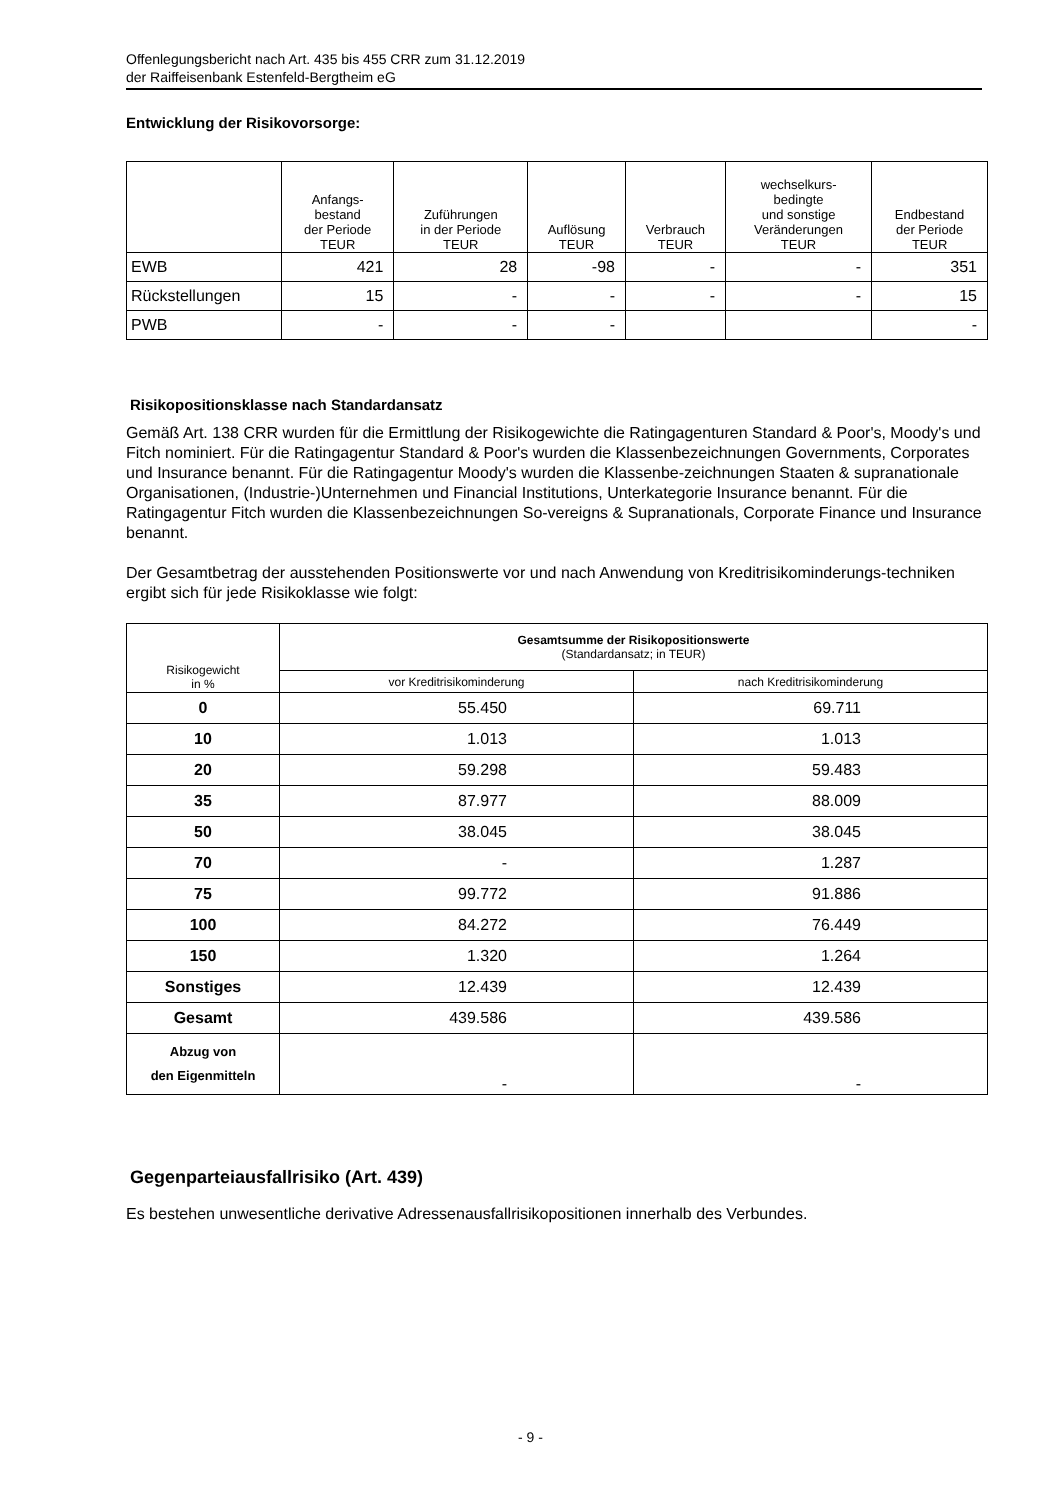Offenlegungsbericht nach Art. 435 bis 455 CRR zum 31.12.2019
der Raiffeisenbank Estenfeld-Bergtheim eG
Entwicklung der Risikovorsorge:
| | Anfangs- bestand der Periode TEUR | Zuführungen in der Periode TEUR | Auflösung TEUR | Verbrauch TEUR | wechselkurs- bedingte und sonstige Veränderungen TEUR | Endbestand der Periode TEUR |
| --- | --- | --- | --- | --- | --- | --- |
| EWB | 421 | 28 | -98 | - | - | 351 |
| Rückstellungen | 15 | - | - | - | - | 15 |
| PWB | - | - | - | | | - |
Risikopositionsklasse nach Standardansatz
Gemäß Art. 138 CRR wurden für die Ermittlung der Risikogewichte die Ratingagenturen Standard & Poor's, Moody's und Fitch nominiert. Für die Ratingagentur Standard & Poor's wurden die Klassenbezeichnungen Governments, Corporates und Insurance benannt. Für die Ratingagentur Moody's wurden die Klassenbe-zeichnungen Staaten & supranationale Organisationen, (Industrie-)Unternehmen und Financial Institutions, Unterkategorie Insurance benannt. Für die Ratingagentur Fitch wurden die Klassenbezeichnungen So-vereigns & Supranationals, Corporate Finance und Insurance benannt.
Der Gesamtbetrag der ausstehenden Positionswerte vor und nach Anwendung von Kreditrisikominderungs-techniken ergibt sich für jede Risikoklasse wie folgt:
| Risikogewicht in % | Gesamtsumme der Risikopositionswerte (Standardansatz; in TEUR) | |
| --- | --- | --- |
| | vor Kreditrisikominderung | nach Kreditrisikominderung |
| 0 | 55.450 | 69.711 |
| 10 | 1.013 | 1.013 |
| 20 | 59.298 | 59.483 |
| 35 | 87.977 | 88.009 |
| 50 | 38.045 | 38.045 |
| 70 | - | 1.287 |
| 75 | 99.772 | 91.886 |
| 100 | 84.272 | 76.449 |
| 150 | 1.320 | 1.264 |
| Sonstiges | 12.439 | 12.439 |
| Gesamt | 439.586 | 439.586 |
| Abzug von den Eigenmitteln | - | - |
Gegenparteiausfallrisiko (Art. 439)
Es bestehen unwesentliche derivative Adressenausfallrisikopositionen innerhalb des Verbundes.
- 9 -